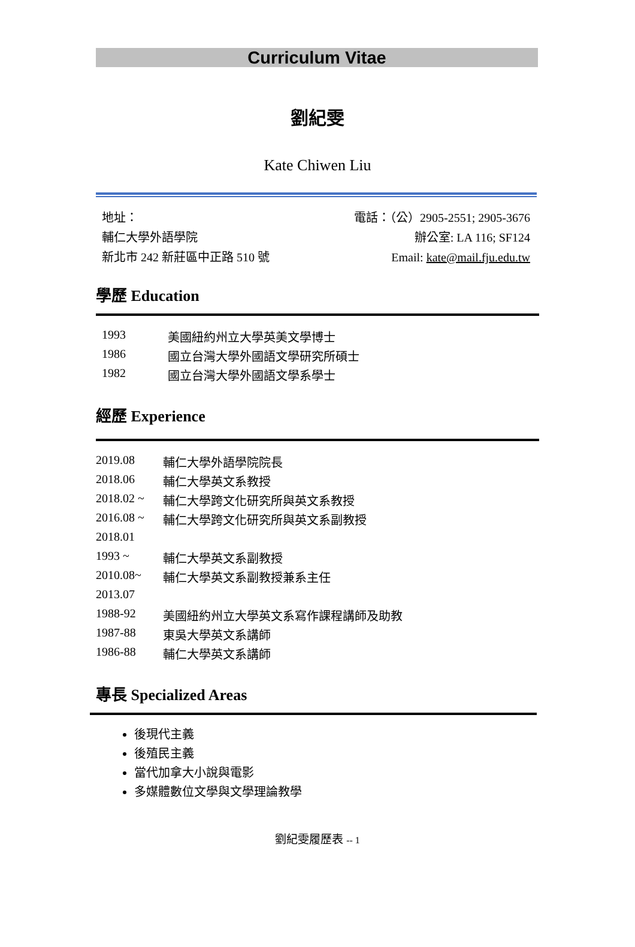Curriculum Vitae
劉紀雯
Kate Chiwen Liu
地址：
輔仁大學外語學院
新北市 242 新莊區中正路 510 號
電話：（公）2905-2551; 2905-3676
辦公室: LA 116; SF124
Email: kate@mail.fju.edu.tw
學歷 Education
| 1993 | 美國紐約州立大學英美文學博士 |
| 1986 | 國立台灣大學外國語文學研究所碩士 |
| 1982 | 國立台灣大學外國語文學系學士 |
經歷 Experience
| 2019.08 | 輔仁大學外語學院院長 |
| 2018.06 | 輔仁大學英文系教授 |
| 2018.02 ~ | 輔仁大學跨文化研究所與英文系教授 |
| 2016.08 ~ | 輔仁大學跨文化研究所與英文系副教授 |
| 2018.01 | |
| 1993 ~ | 輔仁大學英文系副教授 |
| 2010.08~ | 輔仁大學英文系副教授兼系主任 |
| 2013.07 | |
| 1988-92 | 美國紐約州立大學英文系寫作課程講師及助教 |
| 1987-88 | 東吳大學英文系講師 |
| 1986-88 | 輔仁大學英文系講師 |
專長 Specialized Areas
後現代主義
後殖民主義
當代加拿大小說與電影
多媒體數位文學與文學理論教學
劉紀雯履歷表 -- 1